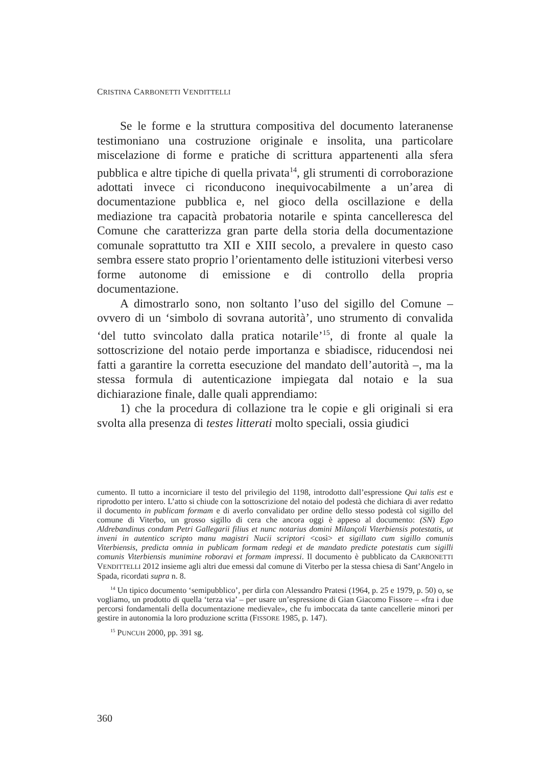CRISTINA CARBONETTI VENDITTELLI
Se le forme e la struttura compositiva del documento lateranense testimoniano una costruzione originale e insolita, una particolare miscelazione di forme e pratiche di scrittura appartenenti alla sfera pubblica e altre tipiche di quella privata<sup>14</sup>, gli strumenti di corroborazione adottati invece ci riconducono inequivocabilmente a un’area di documentazione pubblica e, nel gioco della oscillazione e della mediazione tra capacità probatoria notarile e spinta cancelleresca del Comune che caratterizza gran parte della storia della documentazione comunale soprattutto tra XII e XIII secolo, a prevalere in questo caso sembra essere stato proprio l’orientamento delle istituzioni viterbesi verso forme autonome di emissione e di controllo della propria documentazione.
A dimostrarlo sono, non soltanto l’uso del sigillo del Comune – ovvero di un ‘simbolo di sovrana autorità’, uno strumento di convalida ‘del tutto svincolato dalla pratica notarile’<sup>15</sup>, di fronte al quale la sottoscrizione del notaio perde importanza e sbiadisce, riducendosi nei fatti a garantire la corretta esecuzione del mandato dell’autorità –, ma la stessa formula di autenticazione impiegata dal notaio e la sua dichiarazione finale, dalle quali apprendiamo:
1) che la procedura di collazione tra le copie e gli originali si era svolta alla presenza di testes litterati molto speciali, ossia giudici
cumento. Il tutto a incorniciare il testo del privilegio del 1198, introdotto dall’espressione Qui talis est e riprodotto per intero. L’atto si chiude con la sottoscrizione del notaio del podestà che dichiara di aver redatto il documento in publicam formam e di averlo convalidato per ordine dello stesso podestà col sigillo del comune di Viterbo, un grosso sigillo di cera che ancora oggi è appeso al documento: (SN) Ego Aldrebandinus condam Petri Gallegarii filius et nunc notarius domini Milançoli Viterbiensis potestatis, ut inveni in autentico scripto manu magistri Nucii scriptori <così> et sigillato cum sigillo comunis Viterbiensis, predicta omnia in publicam formam redegi et de mandato predicte potestatis cum sigilli comunis Viterbiensis munimine roboravi et formam impressi. Il documento è pubblicato da CARBONETTI VENDITTELLI 2012 insieme agli altri due emessi dal comune di Viterbo per la stessa chiesa di Sant’Angelo in Spada, ricordati supra n. 8.
<sup>14</sup> Un tipico documento ‘semipubblico’, per dirla con Alessandro Pratesi (1964, p. 25 e 1979, p. 50) o, se vogliamo, un prodotto di quella ‘terza via’ – per usare un’espressione di Gian Giacomo Fissore – «fra i due percorsi fondamentali della documentazione medievale», che fu imboccata da tante cancellerie minori per gestire in autonomia la loro produzione scritta (FISSORE 1985, p. 147).
<sup>15</sup> PUNCUH 2000, pp. 391 sg.
360